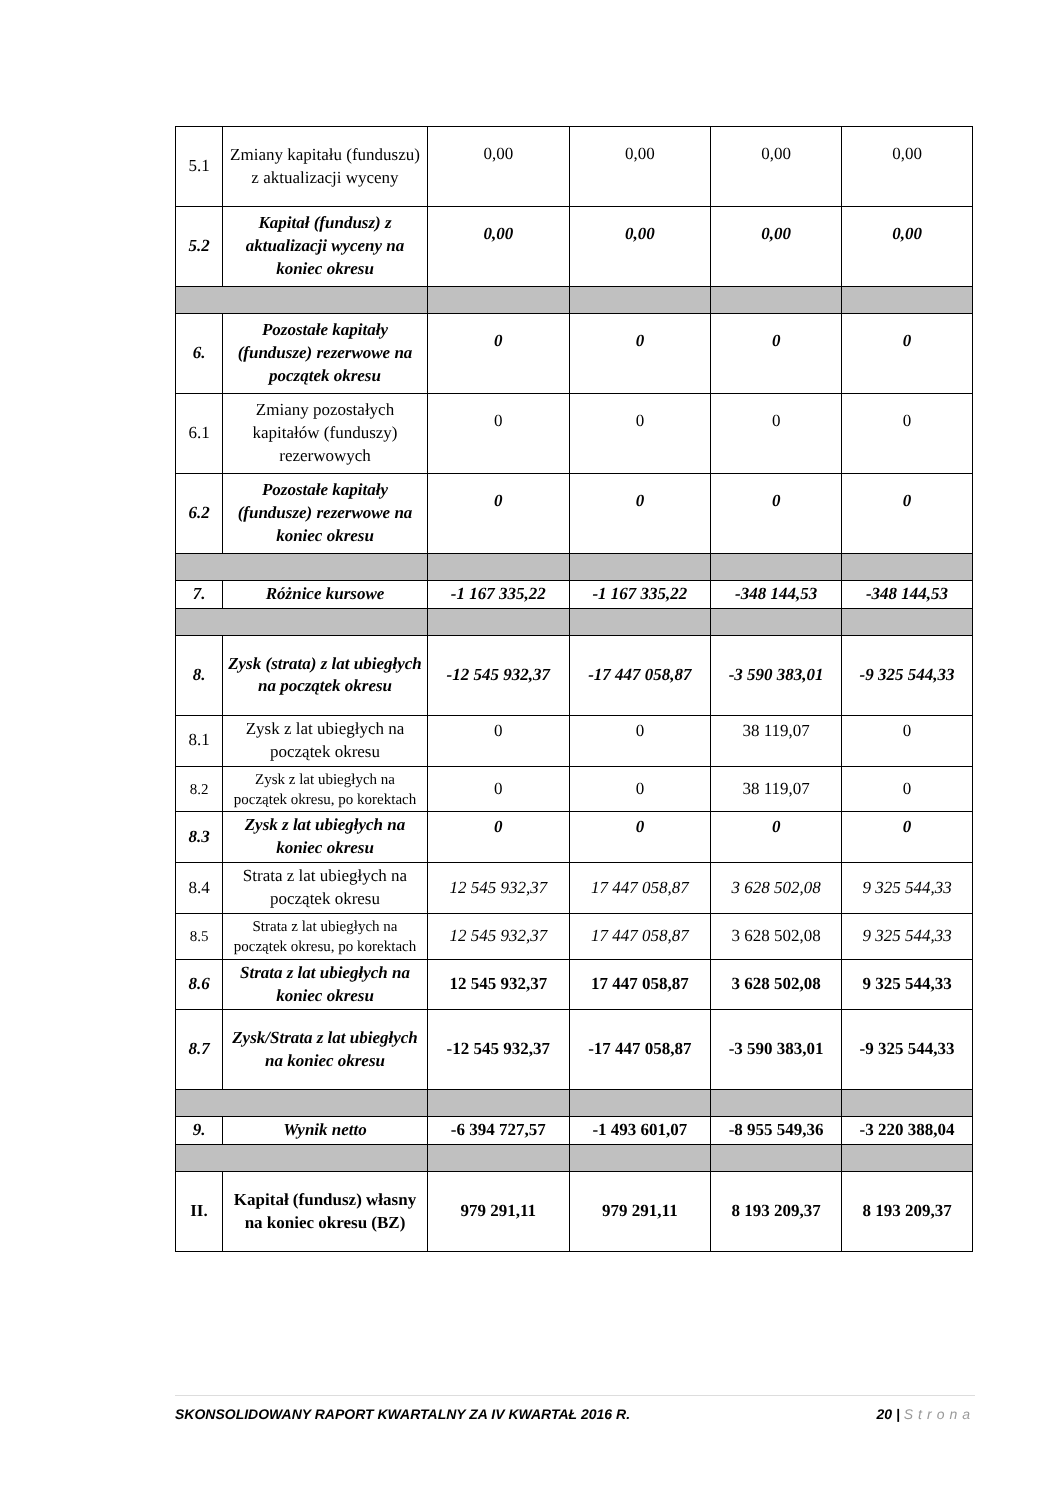| 5.1 | Zmiany kapitału (funduszu) z aktualizacji wyceny | 0,00 | 0,00 | 0,00 | 0,00 |
| 5.2 | Kapitał (fundusz) z aktualizacji wyceny na koniec okresu | 0,00 | 0,00 | 0,00 | 0,00 |
| 6. | Pozostałe kapitały (fundusze) rezerwowe na początek okresu | 0 | 0 | 0 | 0 |
| 6.1 | Zmiany pozostałych kapitałów (funduszy) rezerwowych | 0 | 0 | 0 | 0 |
| 6.2 | Pozostałe kapitały (fundusze) rezerwowe na koniec okresu | 0 | 0 | 0 | 0 |
| 7. | Różnice kursowe | -1 167 335,22 | -1 167 335,22 | -348 144,53 | -348 144,53 |
| 8. | Zysk (strata) z lat ubiegłych na początek okresu | -12 545 932,37 | -17 447 058,87 | -3 590 383,01 | -9 325 544,33 |
| 8.1 | Zysk z lat ubiegłych na początek okresu | 0 | 0 | 38 119,07 | 0 |
| 8.2 | Zysk z lat ubiegłych na początek okresu, po korektach | 0 | 0 | 38 119,07 | 0 |
| 8.3 | Zysk z lat ubiegłych na koniec okresu | 0 | 0 | 0 | 0 |
| 8.4 | Strata z lat ubiegłych na początek okresu | 12 545 932,37 | 17 447 058,87 | 3 628 502,08 | 9 325 544,33 |
| 8.5 | Strata z lat ubiegłych na początek okresu, po korektach | 12 545 932,37 | 17 447 058,87 | 3 628 502,08 | 9 325 544,33 |
| 8.6 | Strata z lat ubiegłych na koniec okresu | 12 545 932,37 | 17 447 058,87 | 3 628 502,08 | 9 325 544,33 |
| 8.7 | Zysk/Strata z lat ubiegłych na koniec okresu | -12 545 932,37 | -17 447 058,87 | -3 590 383,01 | -9 325 544,33 |
| 9. | Wynik netto | -6 394 727,57 | -1 493 601,07 | -8 955 549,36 | -3 220 388,04 |
| II. | Kapitał (fundusz) własny na koniec okresu (BZ) | 979 291,11 | 979 291,11 | 8 193 209,37 | 8 193 209,37 |
SKONSOLIDOWANY RAPORT KWARTALNY ZA IV KWARTAŁ 2016 R. 20 | Strona